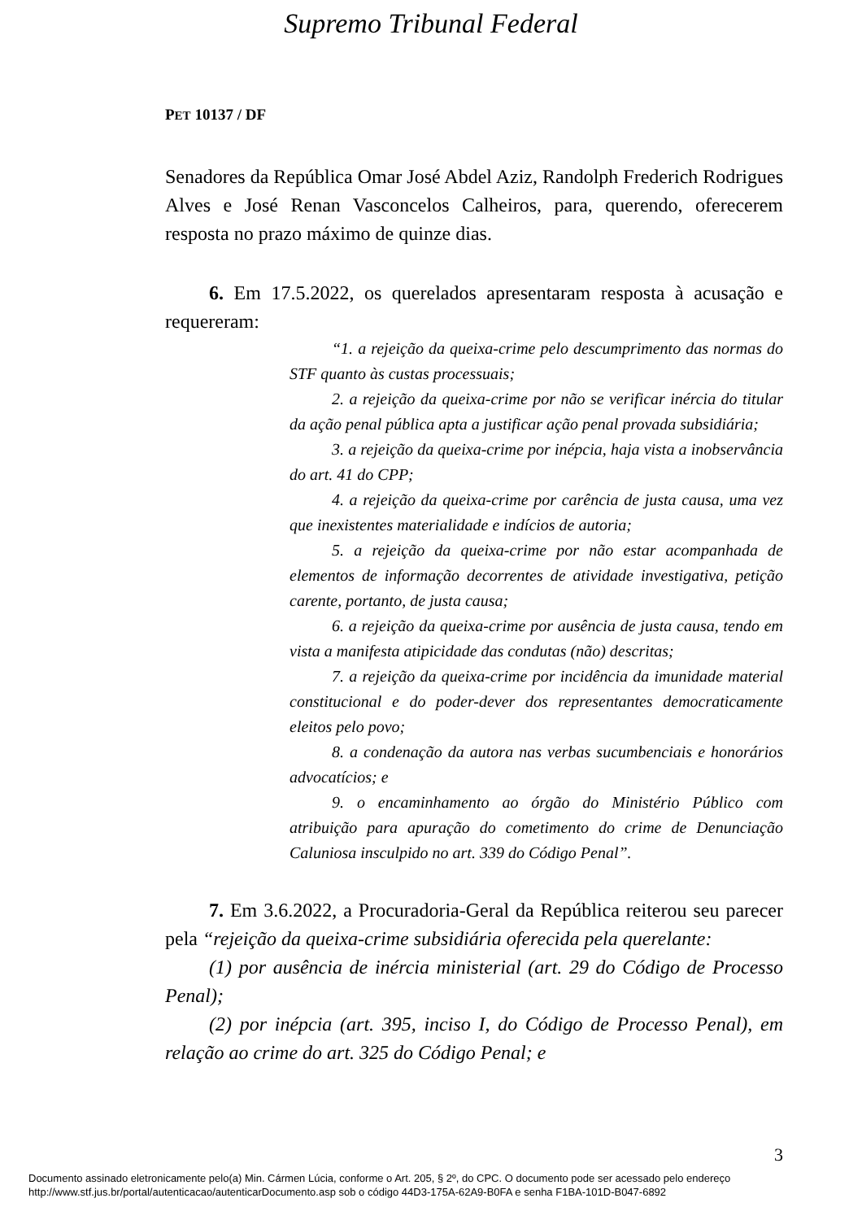Supremo Tribunal Federal
PET 10137 / DF
Senadores da República Omar José Abdel Aziz, Randolph Frederich Rodrigues Alves e José Renan Vasconcelos Calheiros, para, querendo, oferecerem resposta no prazo máximo de quinze dias.
6. Em 17.5.2022, os querelados apresentaram resposta à acusação e requereram:
“1. a rejeição da queixa-crime pelo descumprimento das normas do STF quanto às custas processuais;
2. a rejeição da queixa-crime por não se verificar inércia do titular da ação penal pública apta a justificar ação penal provada subsidiária;
3. a rejeição da queixa-crime por inépcia, haja vista a inobservância do art. 41 do CPP;
4. a rejeição da queixa-crime por carência de justa causa, uma vez que inexistentes materialidade e indícios de autoria;
5. a rejeição da queixa-crime por não estar acompanhada de elementos de informação decorrentes de atividade investigativa, petição carente, portanto, de justa causa;
6. a rejeição da queixa-crime por ausência de justa causa, tendo em vista a manifesta atipicidade das condutas (não) descritas;
7. a rejeição da queixa-crime por incidência da imunidade material constitucional e do poder-dever dos representantes democraticamente eleitos pelo povo;
8. a condenação da autora nas verbas sucumbenciais e honorários advocatícios; e
9. o encaminhamento ao órgão do Ministério Público com atribuição para apuração do cometimento do crime de Denunciação Caluniosa insculpido no art. 339 do Código Penal”.
7. Em 3.6.2022, a Procuradoria-Geral da República reiterou seu parecer pela “rejeição da queixa-crime subsidiária oferecida pela querelante:
(1) por ausência de inércia ministerial (art. 29 do Código de Processo Penal);
(2) por inépcia (art. 395, inciso I, do Código de Processo Penal), em relação ao crime do art. 325 do Código Penal; e
3
Documento assinado eletronicamente pelo(a) Min. Cármen Lúcia, conforme o Art. 205, § 2º, do CPC. O documento pode ser acessado pelo endereço
http://www.stf.jus.br/portal/autenticacao/autenticarDocumento.asp sob o código 44D3-175A-62A9-B0FA e senha F1BA-101D-B047-6892